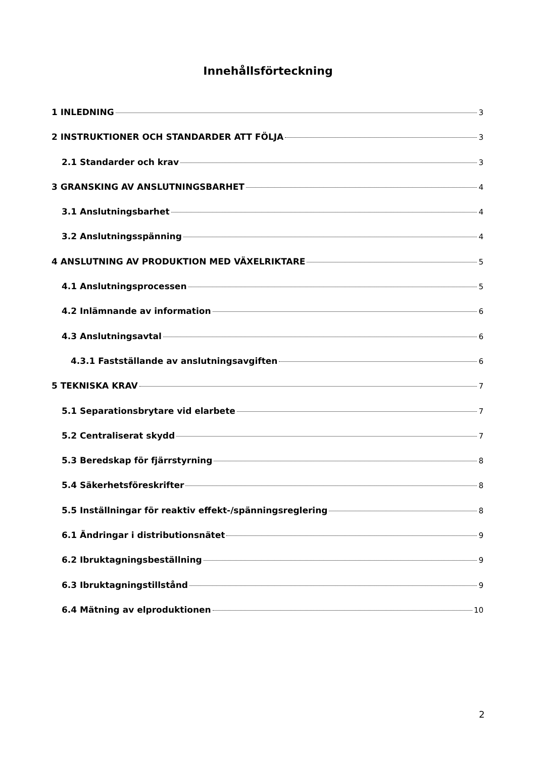Innehållsförteckning
1 INLEDNING 3
2 INSTRUKTIONER OCH STANDARDER ATT FÖLJA 3
2.1 Standarder och krav 3
3 GRANSKING AV ANSLUTNINGSBARHET 4
3.1 Anslutningsbarhet 4
3.2 Anslutningsspänning 4
4 ANSLUTNING AV PRODUKTION MED VÄXELRIKTARE 5
4.1 Anslutningsprocessen 5
4.2 Inlämnande av information 6
4.3 Anslutningsavtal 6
4.3.1 Fastställande av anslutningsavgiften 6
5 TEKNISKA KRAV 7
5.1 Separationsbrytare vid elarbete 7
5.2 Centraliserat skydd 7
5.3 Beredskap för fjärrstyrning 8
5.4 Säkerhetsföreskrifter 8
5.5 Inställningar för reaktiv effekt-/spänningsreglering 8
6.1 Ändringar i distributionsnätet 9
6.2 Ibruktagningsbeställning 9
6.3 Ibruktagningstillstånd 9
6.4 Mätning av elproduktionen 10
2